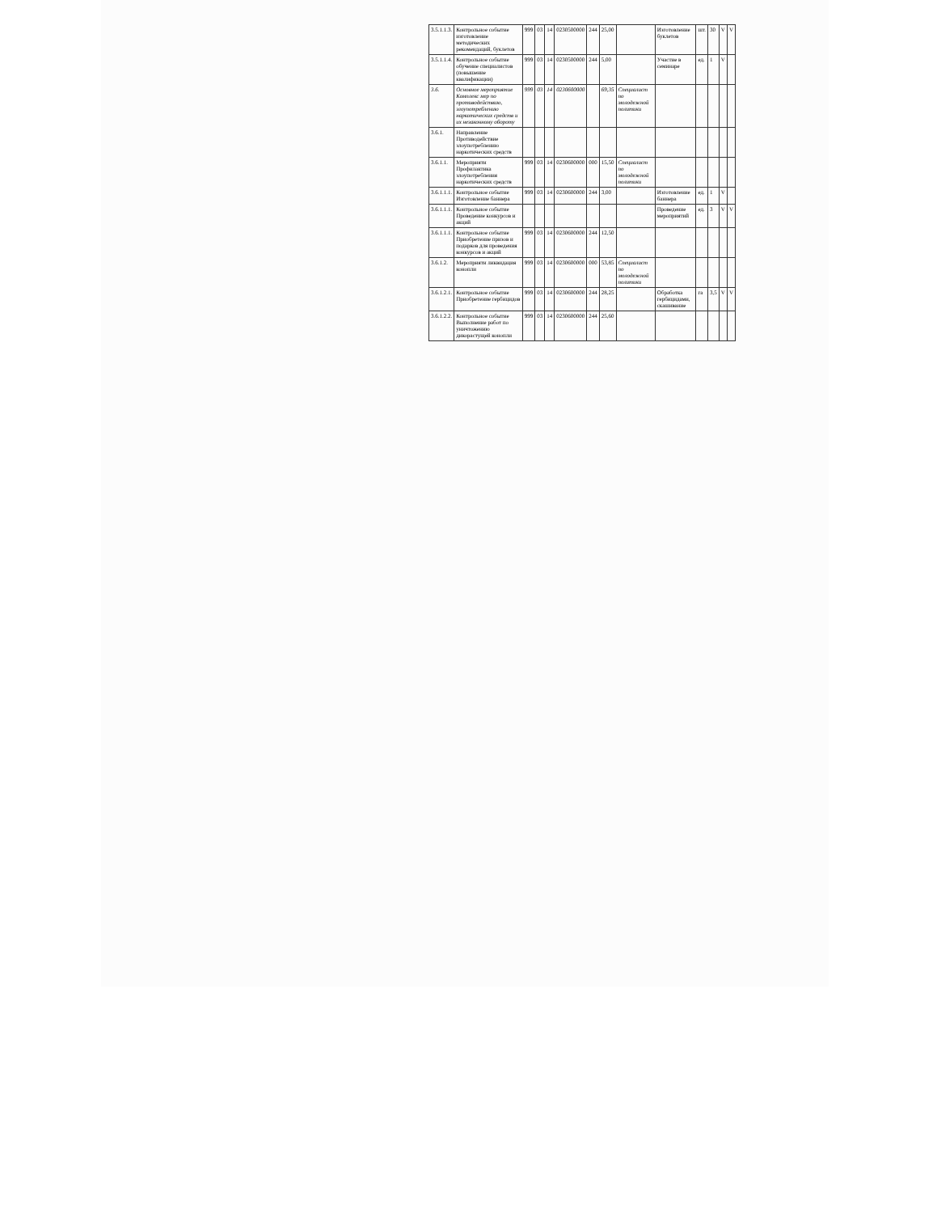| 3.5.1.1.3. | Контрольное событие изготовление методических рекомендаций, буклетов | 999 | 03 | 14 | 0230500000 | 244 | 25,00 | | Изготовление буклетов | шт. | 30 | V | V |
| 3.5.1.1.4. | Контрольное событие обучение специалистов (повышение квалификации) | 999 | 03 | 14 | 0230500000 | 244 | 5,00 | | Участие в семинаре | ед. | 1 | V | |
| 3.6. | Основное мероприятие Комплекс мер по противодействию, злоупотреблению наркотических средств и их незаконному обороту | 999 | 03 | 14 | 0230600000 | | 69,35 | Специалист по молодежной политики | | | | | |
| 3.6.1. | Направление Противодействие злоупотреблению наркотических средств | | | | | | | | | | | | |
| 3.6.1.1. | Мероприяти Профилактика злоупотребления наркотических средств | 999 | 03 | 14 | 0230600000 | 000 | 15,50 | Специалист по молодежной политики | | | | | |
| 3.6.1.1.1. | Контрольное событие Изготовление баннера | 999 | 03 | 14 | 0230600000 | 244 | 3,00 | | Изготовление баннера | ед. | 1 | V | |
| 3.6.1.1.1. | Контрольное событие Проведение конкурсов и акций | | | | | | | | Проведение мероприятий | ед. | 3 | V | V |
| 3.6.1.1.1. | Контрольное событие Приобретение призов и подарков для проведения конкурсов и акций | 999 | 03 | 14 | 0230600000 | 244 | 12,50 | | | | | | |
| 3.6.1.2. | Мероприяти ликвидация конопли | 999 | 03 | 14 | 0230600000 | 000 | 53,85 | Специалист по молодежной политики | | | | | |
| 3.6.1.2.1. | Контрольное событие Приобретение гербицидов | 999 | 03 | 14 | 0230600000 | 244 | 28,25 | | Обработка гербицидами, скашивание | га | 3,5 | V | V |
| 3.6.1.2.2. | Контрольное событие Выполнение работ по уничтожению дикорастущей конопли | 999 | 03 | 14 | 0230600000 | 244 | 25,60 | | | | | | |